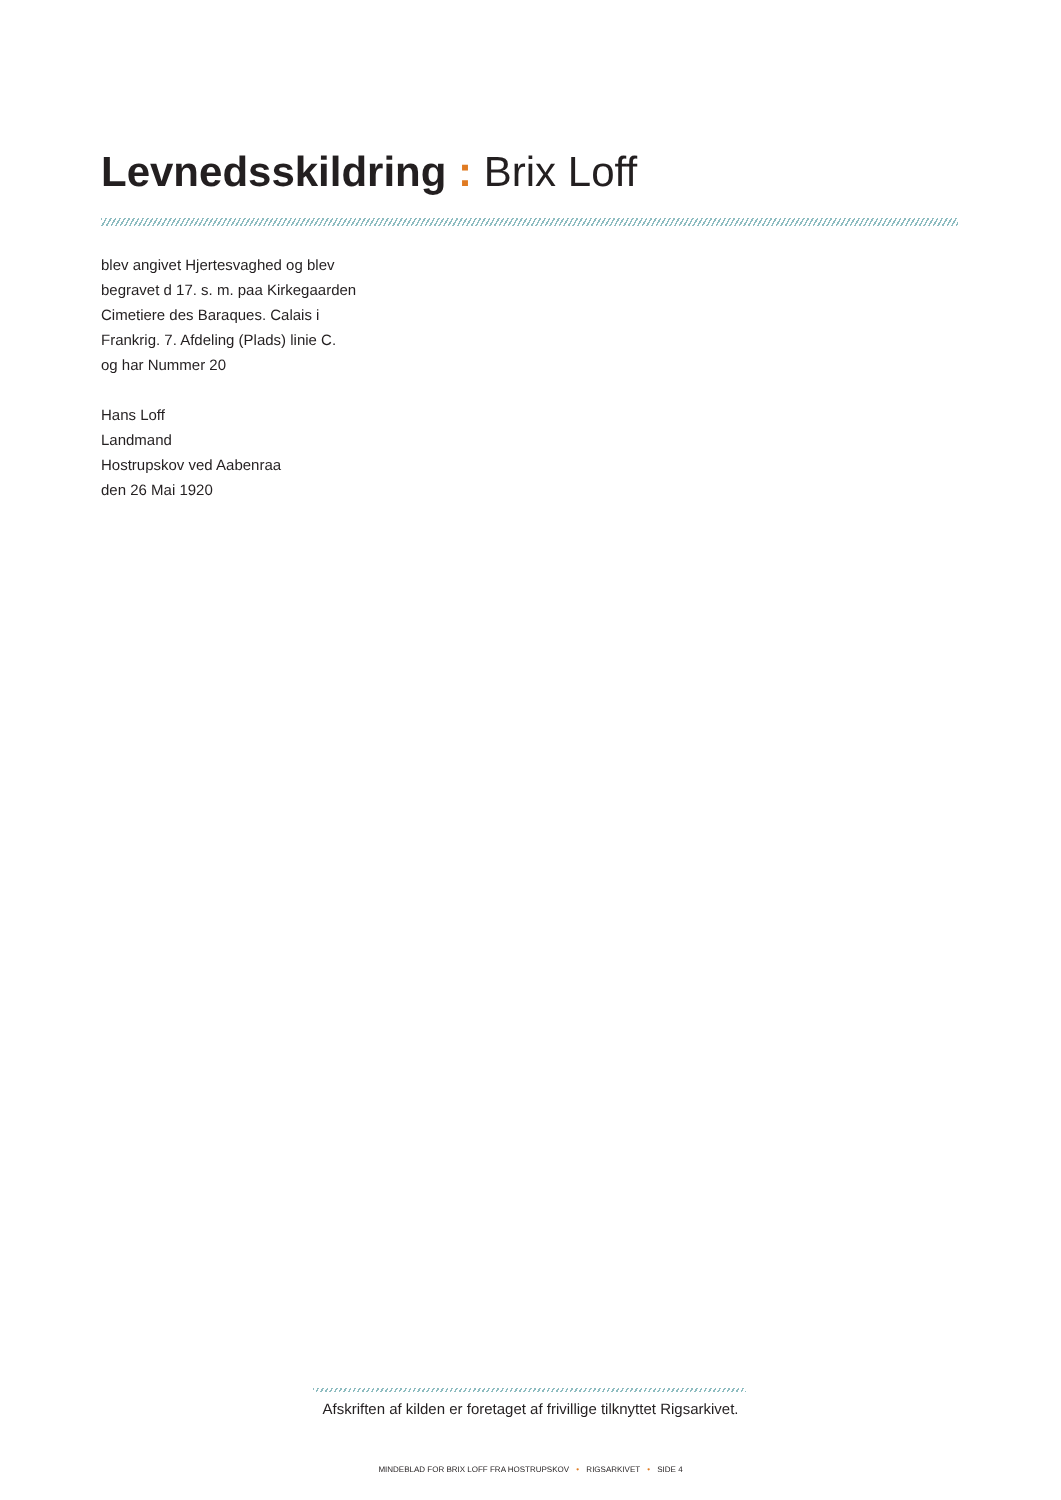Levnedsskildring : Brix Loff
blev angivet Hjertesvaghed og blev
begravet d 17. s. m. paa Kirkegaarden
Cimetiere des Baraques. Calais i
Frankrig. 7. Afdeling (Plads) linie C.
og har Nummer 20
Hans Loff
Landmand
Hostrupskov ved Aabenraa
den 26 Mai 1920
Afskriften af kilden er foretaget af frivillige tilknyttet Rigsarkivet.
MINDEBLAD FOR BRIX LOFF FRA HOSTRUPSKOV • RIGSARKIVET • SIDE 4